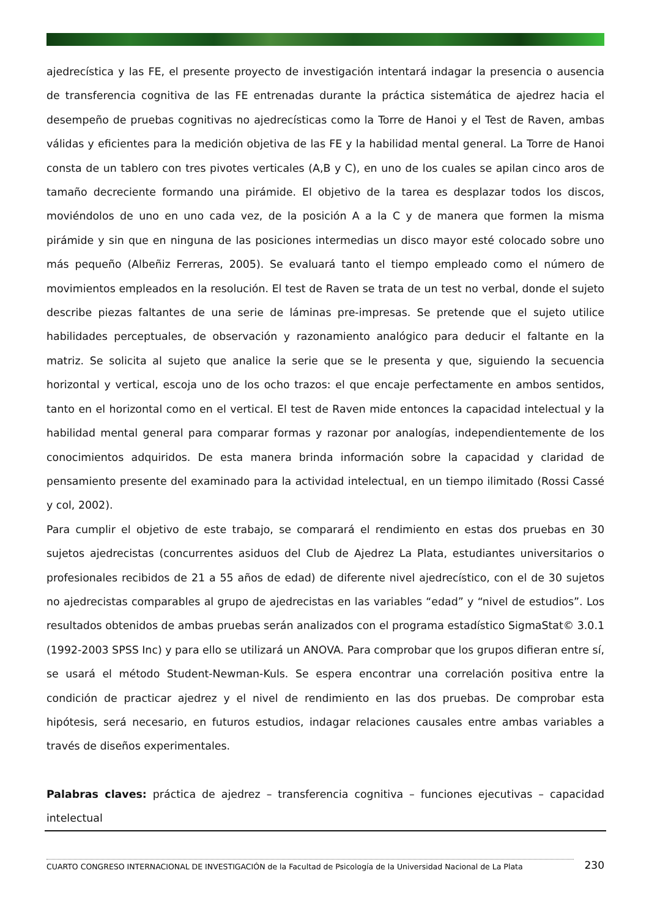ajedrecística y las FE, el presente proyecto de investigación intentará indagar la presencia o ausencia de transferencia cognitiva de las FE entrenadas durante la práctica sistemática de ajedrez hacia el desempeño de pruebas cognitivas no ajedrecísticas como la Torre de Hanoi y el Test de Raven, ambas válidas y eficientes para la medición objetiva de las FE y la habilidad mental general. La Torre de Hanoi consta de un tablero con tres pivotes verticales (A,B y C), en uno de los cuales se apilan cinco aros de tamaño decreciente formando una pirámide. El objetivo de la tarea es desplazar todos los discos, moviéndolos de uno en uno cada vez, de la posición A a la C y de manera que formen la misma pirámide y sin que en ninguna de las posiciones intermedias un disco mayor esté colocado sobre uno más pequeño (Albeñiz Ferreras, 2005). Se evaluará tanto el tiempo empleado como el número de movimientos empleados en la resolución. El test de Raven se trata de un test no verbal, donde el sujeto describe piezas faltantes de una serie de láminas pre-impresas. Se pretende que el sujeto utilice habilidades perceptuales, de observación y razonamiento analógico para deducir el faltante en la matriz. Se solicita al sujeto que analice la serie que se le presenta y que, siguiendo la secuencia horizontal y vertical, escoja uno de los ocho trazos: el que encaje perfectamente en ambos sentidos, tanto en el horizontal como en el vertical. El test de Raven mide entonces la capacidad intelectual y la habilidad mental general para comparar formas y razonar por analogías, independientemente de los conocimientos adquiridos. De esta manera brinda información sobre la capacidad y claridad de pensamiento presente del examinado para la actividad intelectual, en un tiempo ilimitado (Rossi Cassé y col, 2002).
Para cumplir el objetivo de este trabajo, se comparará el rendimiento en estas dos pruebas en 30 sujetos ajedrecistas (concurrentes asiduos del Club de Ajedrez La Plata, estudiantes universitarios o profesionales recibidos de 21 a 55 años de edad) de diferente nivel ajedrecístico, con el de 30 sujetos no ajedrecistas comparables al grupo de ajedrecistas en las variables “edad” y “nivel de estudios”. Los resultados obtenidos de ambas pruebas serán analizados con el programa estadístico SigmaStat© 3.0.1 (1992-2003 SPSS Inc) y para ello se utilizará un ANOVA. Para comprobar que los grupos difieran entre sí, se usará el método Student-Newman-Kuls. Se espera encontrar una correlación positiva entre la condición de practicar ajedrez y el nivel de rendimiento en las dos pruebas. De comprobar esta hipótesis, será necesario, en futuros estudios, indagar relaciones causales entre ambas variables a través de diseños experimentales.
Palabras claves: práctica de ajedrez – transferencia cognitiva – funciones ejecutivas – capacidad intelectual
CUARTO CONGRESO INTERNACIONAL DE INVESTIGACIÓN de la Facultad de Psicología de la Universidad Nacional de La Plata
230